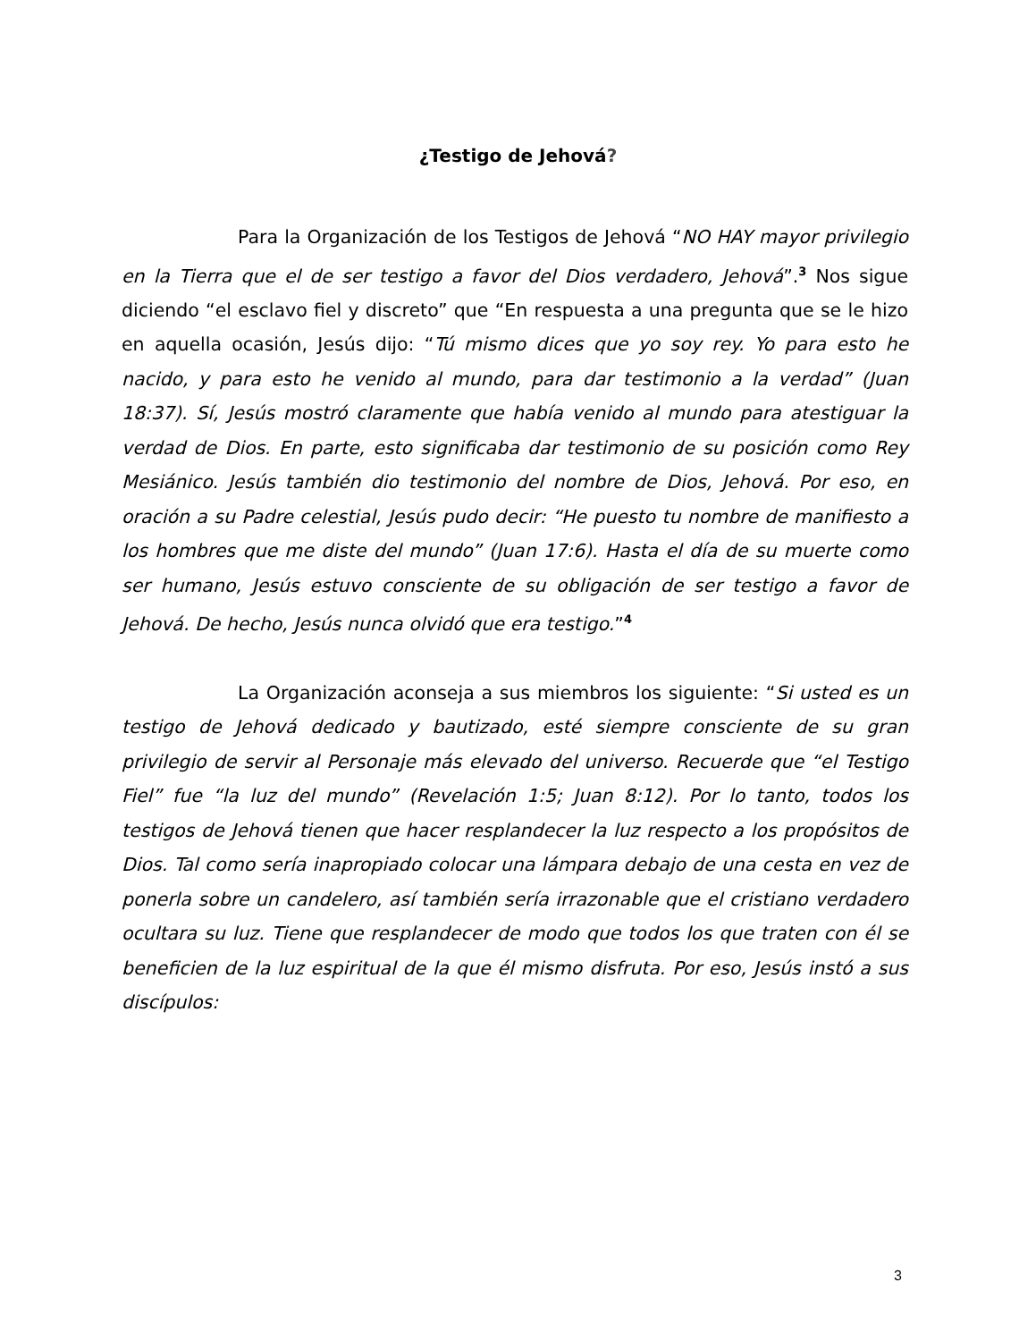¿Testigo de Jehová?
Para la Organización de los Testigos de Jehová “NO HAY mayor privilegio en la Tierra que el de ser testigo a favor del Dios verdadero, Jehová”.<sup>3</sup> Nos sigue diciendo “el esclavo fiel y discreto” que “En respuesta a una pregunta que se le hizo en aquella ocasión, Jesús dijo: “Tú mismo dices que yo soy rey. Yo para esto he nacido, y para esto he venido al mundo, para dar testimonio a la verdad” (Juan 18:37). Sí, Jesús mostró claramente que había venido al mundo para atestiguar la verdad de Dios. En parte, esto significaba dar testimonio de su posición como Rey Mesiánico. Jesús también dio testimonio del nombre de Dios, Jehová. Por eso, en oración a su Padre celestial, Jesús pudo decir: “He puesto tu nombre de manifiesto a los hombres que me diste del mundo” (Juan 17:6). Hasta el día de su muerte como ser humano, Jesús estuvo consciente de su obligación de ser testigo a favor de Jehová. De hecho, Jesús nunca olvidó que era testigo.”<sup>4</sup>
La Organización aconseja a sus miembros los siguiente: “Si usted es un testigo de Jehová dedicado y bautizado, esté siempre consciente de su gran privilegio de servir al Personaje más elevado del universo. Recuerde que “el Testigo Fiel” fue “la luz del mundo” (Revelación 1:5; Juan 8:12). Por lo tanto, todos los testigos de Jehová tienen que hacer resplandecer la luz respecto a los propósitos de Dios. Tal como sería inapropiado colocar una lámpara debajo de una cesta en vez de ponerla sobre un candelero, así también sería irrazonable que el cristiano verdadero ocultara su luz. Tiene que resplandecer de modo que todos los que traten con él se beneficien de la luz espiritual de la que él mismo disfruta. Por eso, Jesús instó a sus discípulos:
3